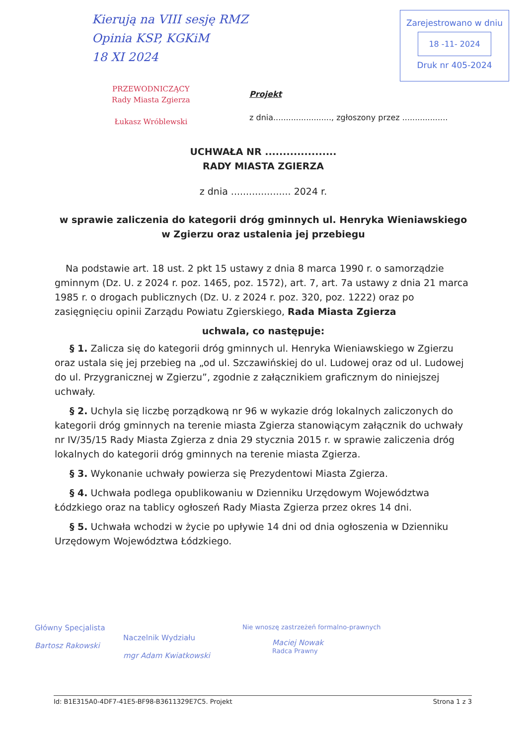Kierują na VIII sesję RMZ
Opinia KSP, KGKiM
18 XI 2024
Zarejestrowano w dniu
18 -11- 2024
Druk nr 405-2024
PRZEWODNICZĄCY
Rady Miasta Zgierza
Łukasz Wróblewski
Projekt
z dnia......................., zgłoszony przez ..................
UCHWAŁA NR ....................
RADY MIASTA ZGIERZA
z dnia .................... 2024 r.
w sprawie zaliczenia do kategorii dróg gminnych ul. Henryka Wieniawskiego w Zgierzu oraz ustalenia jej przebiegu
Na podstawie art. 18 ust. 2 pkt 15 ustawy z dnia 8 marca 1990 r. o samorządzie gminnym (Dz. U. z 2024 r. poz. 1465, poz. 1572), art. 7, art. 7a ustawy z dnia 21 marca 1985 r. o drogach publicznych (Dz. U. z 2024 r. poz. 320, poz. 1222) oraz po zasięgnięciu opinii Zarządu Powiatu Zgierskiego, Rada Miasta Zgierza
uchwala, co następuje:
§ 1. Zalicza się do kategorii dróg gminnych ul. Henryka Wieniawskiego w Zgierzu oraz ustala się jej przebieg na „od ul. Szczawińskiej do ul. Ludowej oraz od ul. Ludowej do ul. Przygranicznej w Zgierzu”, zgodnie z załącznikiem graficznym do niniejszej uchwały.
§ 2. Uchyla się liczbę porządkową nr 96 w wykazie dróg lokalnych zaliczonych do kategorii dróg gminnych na terenie miasta Zgierza stanowiącym załącznik do uchwały nr IV/35/15 Rady Miasta Zgierza z dnia 29 stycznia 2015 r. w sprawie zaliczenia dróg lokalnych do kategorii dróg gminnych na terenie miasta Zgierza.
§ 3. Wykonanie uchwały powierza się Prezydentowi Miasta Zgierza.
§ 4. Uchwała podlega opublikowaniu w Dzienniku Urzędowym Województwa Łódzkiego oraz na tablicy ogłoszeń Rady Miasta Zgierza przez okres 14 dni.
§ 5. Uchwała wchodzi w życie po upływie 14 dni od dnia ogłoszenia w Dzienniku Urzędowym Województwa Łódzkiego.
Główny Specjalista
Bartosz Rakowski
Naczelnik Wydziału
mgr Adam Kwiatkowski
Nie wnoszę zastrzeżeń formalno-prawnych
Maciej Nowak
Radca Prawny
Id: B1E315A0-4DF7-41E5-BF98-B3611329E7C5. Projekt Strona 1 z 3